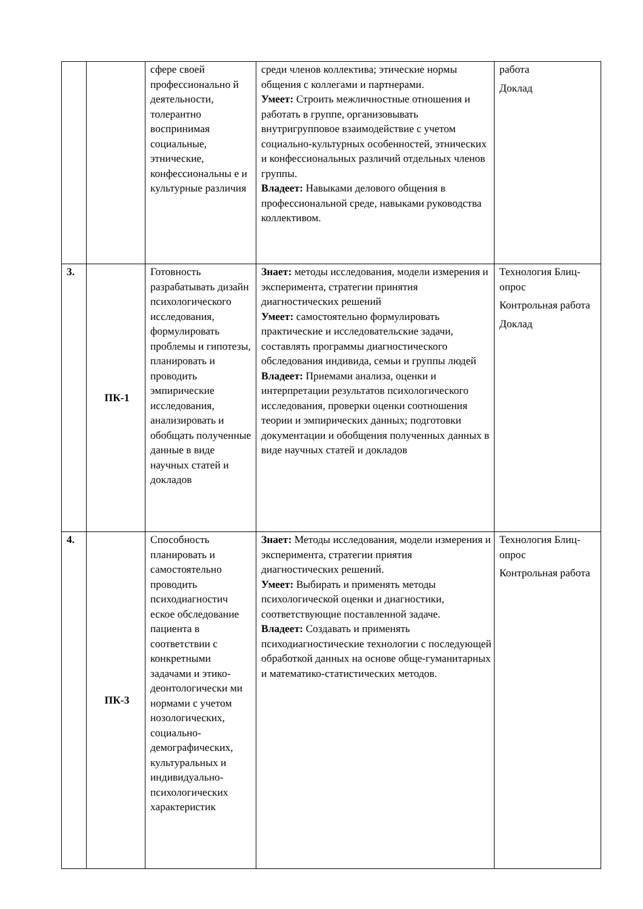| | | сфере своей профессионально й деятельности, толерантно воспринимая социальные, этнические, конфессиональны е и культурные различия | среди членов коллектива; этические нормы общения с коллегами и партнерами. Умеет: Строить межличностные отношения и работать в группе, организовывать внутригрупповое взаимодействие с учетом социально-культурных особенностей, этнических и конфессиональных различий отдельных членов группы. Владеет: Навыками делового общения в профессиональной среде, навыками руководства коллективом. | работа Доклад |
| 3. | ПК-1 | Готовность разрабатывать дизайн психологического исследования, формулировать проблемы и гипотезы, планировать и проводить эмпирические исследования, анализировать и обобщать полученные данные в виде научных статей и докладов | Знает: методы исследования, модели измерения и эксперимента, стратегии принятия диагностических решений Умеет: самостоятельно формулировать практические и исследовательские задачи, составлять программы диагностического обследования индивида, семьи и группы людей Владеет: Приемами анализа, оценки и интерпретации результатов психологического исследования, проверки оценки соотношения теории и эмпирических данных; подготовки документации и обобщения полученных данных в виде научных статей и докладов | Технология Блиц-опрос Контрольная работа Доклад |
| 4. | ПК-3 | Способность планировать и самостоятельно проводить психодиагностич еское обследование пациента в соответствии с конкретными задачами и этико-деонтологически ми нормами с учетом нозологических, социально-демографических, культуральных и индивидуально-психологических характеристик | Знает: Методы исследования, модели измерения и эксперимента, стратегии приятия диагностических решений. Умеет: Выбирать и применять методы психологической оценки и диагностики, соответствующие поставленной задаче. Владеет: Создавать и применять психодиагностические технологии с последующей обработкой данных на основе обще-гуманитарных и математико-статистических методов. | Технология Блиц-опрос Контрольная работа |